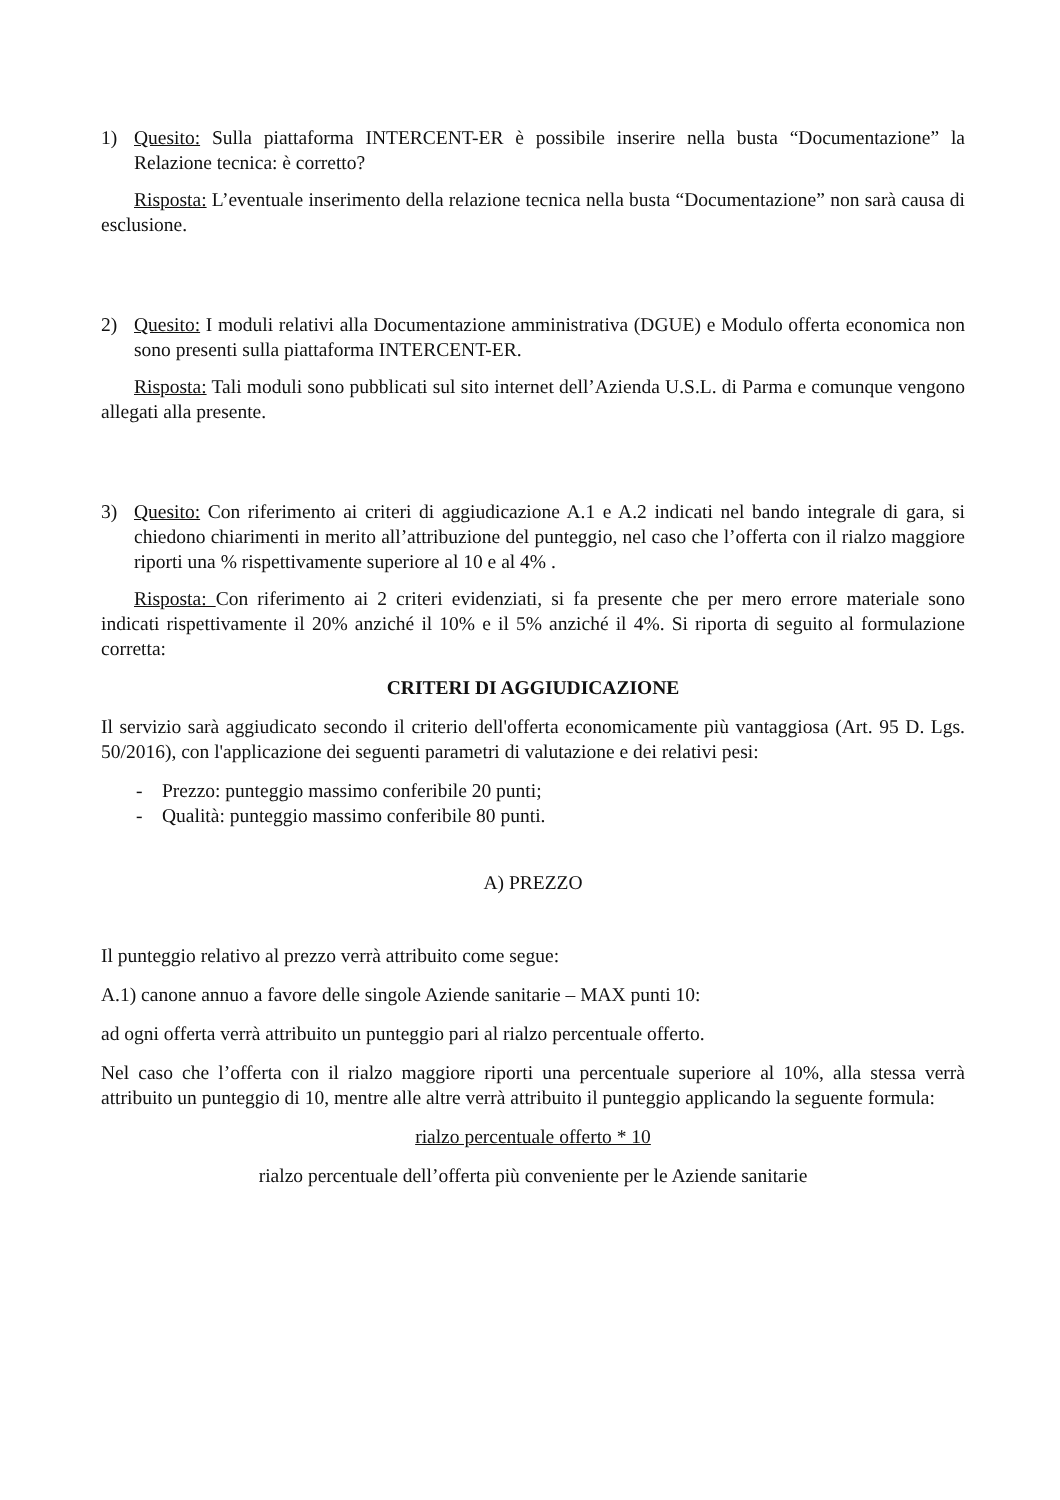1) Quesito: Sulla piattaforma INTERCENT-ER è possibile inserire nella busta “Documentazione” la Relazione tecnica: è corretto?
Risposta: L’eventuale inserimento della relazione tecnica nella busta “Documentazione” non sarà causa di esclusione.
2) Quesito: I moduli relativi alla Documentazione amministrativa (DGUE) e Modulo offerta economica non sono presenti sulla piattaforma INTERCENT-ER.
Risposta: Tali moduli sono pubblicati sul sito internet dell’Azienda U.S.L. di Parma e comunque vengono allegati alla presente.
3) Quesito: Con riferimento ai criteri di aggiudicazione A.1 e A.2 indicati nel bando integrale di gara, si chiedono chiarimenti in merito all’attribuzione del punteggio, nel caso che l’offerta con il rialzo maggiore riporti una % rispettivamente superiore al 10 e al 4% .
Risposta: Con riferimento ai 2 criteri evidenziati, si fa presente che per mero errore materiale sono indicati rispettivamente il 20% anziché il 10% e il 5% anziché il 4%. Si riporta di seguito al formulazione corretta:
CRITERI DI AGGIUDICAZIONE
Il servizio sarà aggiudicato secondo il criterio dell'offerta economicamente più vantaggiosa (Art. 95 D. Lgs. 50/2016), con l'applicazione dei seguenti parametri di valutazione e dei relativi pesi:
- Prezzo: punteggio massimo conferibile 20 punti;
- Qualità: punteggio massimo conferibile 80 punti.
A) PREZZO
Il punteggio relativo al prezzo verrà attribuito come segue:
A.1) canone annuo a favore delle singole Aziende sanitarie – MAX punti 10:
ad ogni offerta verrà attribuito un punteggio pari al rialzo percentuale offerto.
Nel caso che l’offerta con il rialzo maggiore riporti una percentuale superiore al 10%, alla stessa verrà attribuito un punteggio di 10, mentre alle altre verrà attribuito il punteggio applicando la seguente formula:
rialzo percentuale offerto * 10
rialzo percentuale dell’offerta più conveniente per le Aziende sanitarie